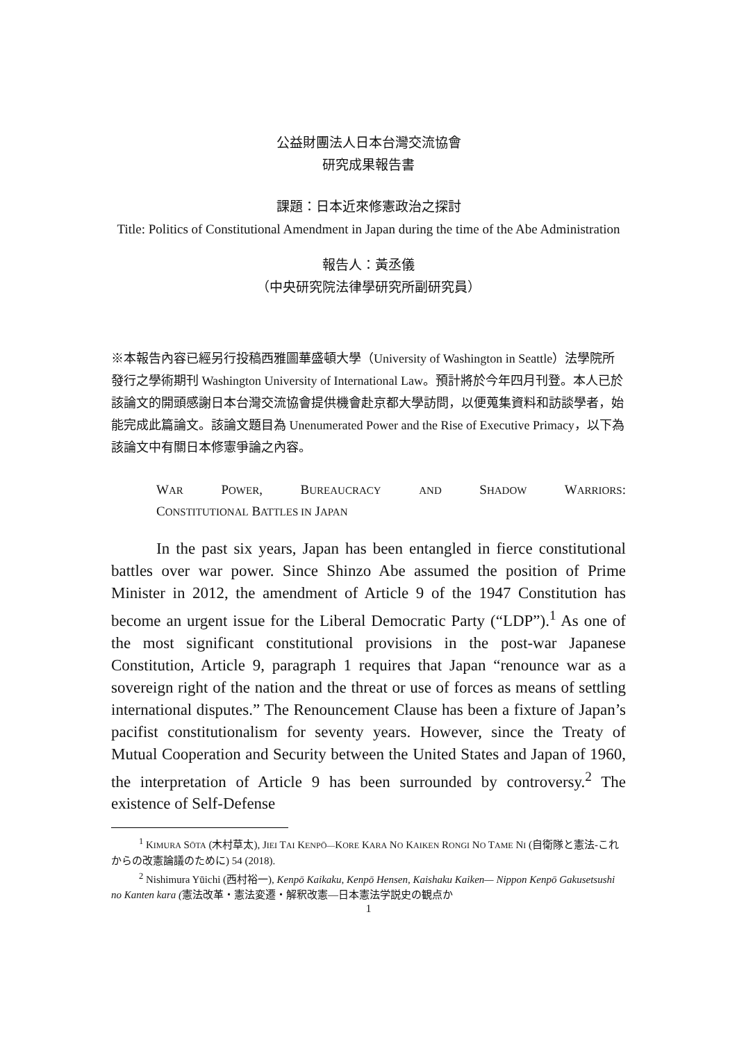公益財團法人日本台灣交流協會
研究成果報告書
課題：日本近來修憲政治之探討
Title: Politics of Constitutional Amendment in Japan during the time of the Abe Administration
報告人：黃丞儀
（中央研究院法律學研究所副研究員）
※本報告內容已經另行投稿西雅圖華盛頓大學（University of Washington in Seattle）法學院所發行之學術期刊 Washington University of International Law。預計將於今年四月刊登。本人已於該論文的開頭感謝日本台灣交流協會提供機會赴京都大學訪問，以便蒐集資料和訪談學者，始能完成此篇論文。該論文題目為 Unenumerated Power and the Rise of Executive Primacy，以下為該論文中有關日本修憲爭論之內容。
WAR POWER, BUREAUCRACY AND SHADOW WARRIORS:
CONSTITUTIONAL BATTLES IN JAPAN
In the past six years, Japan has been entangled in fierce constitutional battles over war power. Since Shinzo Abe assumed the position of Prime Minister in 2012, the amendment of Article 9 of the 1947 Constitution has become an urgent issue for the Liberal Democratic Party (“LDP”).<sup>1</sup> As one of the most significant constitutional provisions in the post-war Japanese Constitution, Article 9, paragraph 1 requires that Japan “renounce war as a sovereign right of the nation and the threat or use of forces as means of settling international disputes.” The Renouncement Clause has been a fixture of Japan’s pacifist constitutionalism for seventy years. However, since the Treaty of Mutual Cooperation and Security between the United States and Japan of 1960, the interpretation of Article 9 has been surrounded by controversy.<sup>2</sup> The existence of Self-Defense
<sup>1</sup> KIMURA SŌTA (木村草太), JIEI TAI KENPŌ—KORE KARA NO KAIKEN RONGI NO TAME NI (自衛隊と憲法-これからの改憲論議のために) 54 (2018).
<sup>2</sup> Nishimura Yūichi (西村裕一), Kenpō Kaikaku, Kenpō Hensen, Kaishaku Kaiken— Nippon Kenpō Gakusetsushi no Kanten kara (憲法改革・憲法変遷・解釈改憲—日本憲法学説史の観点か
1